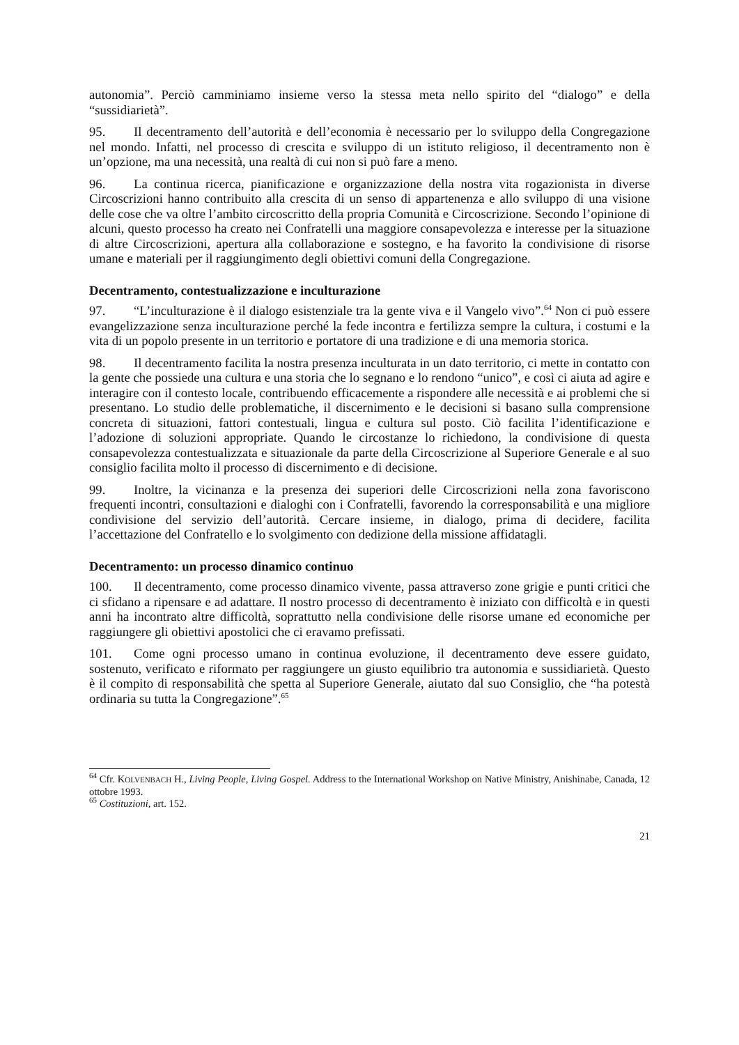autonomia”. Perciò camminiamo insieme verso la stessa meta nello spirito del “dialogo” e della “sussidiarietà”.
95. Il decentramento dell’autorità e dell’economia è necessario per lo sviluppo della Congregazione nel mondo. Infatti, nel processo di crescita e sviluppo di un istituto religioso, il decentramento non è un’opzione, ma una necessità, una realtà di cui non si può fare a meno.
96. La continua ricerca, pianificazione e organizzazione della nostra vita rogazionista in diverse Circoscrizioni hanno contribuito alla crescita di un senso di appartenenza e allo sviluppo di una visione delle cose che va oltre l’ambito circoscritto della propria Comunità e Circoscrizione. Secondo l’opinione di alcuni, questo processo ha creato nei Confratelli una maggiore consapevolezza e interesse per la situazione di altre Circoscrizioni, apertura alla collaborazione e sostegno, e ha favorito la condivisione di risorse umane e materiali per il raggiungimento degli obiettivi comuni della Congregazione.
Decentramento, contestualizzazione e inculturazione
97. “L’inculturazione è il dialogo esistenziale tra la gente viva e il Vangelo vivo”.<sup>64</sup> Non ci può essere evangelizzazione senza inculturazione perché la fede incontra e fertilizza sempre la cultura, i costumi e la vita di un popolo presente in un territorio e portatore di una tradizione e di una memoria storica.
98. Il decentramento facilita la nostra presenza inculturata in un dato territorio, ci mette in contatto con la gente che possiede una cultura e una storia che lo segnano e lo rendono “unico”, e così ci aiuta ad agire e interagire con il contesto locale, contribuendo efficacemente a rispondere alle necessità e ai problemi che si presentano. Lo studio delle problematiche, il discernimento e le decisioni si basano sulla comprensione concreta di situazioni, fattori contestuali, lingua e cultura sul posto. Ciò facilita l’identificazione e l’adozione di soluzioni appropriate. Quando le circostanze lo richiedono, la condivisione di questa consapevolezza contestualizzata e situazionale da parte della Circoscrizione al Superiore Generale e al suo consiglio facilita molto il processo di discernimento e di decisione.
99. Inoltre, la vicinanza e la presenza dei superiori delle Circoscrizioni nella zona favoriscono frequenti incontri, consultazioni e dialoghi con i Confratelli, favorendo la corresponsabilità e una migliore condivisione del servizio dell’autorità. Cercare insieme, in dialogo, prima di decidere, facilita l’accettazione del Confratello e lo svolgimento con dedizione della missione affidatagli.
Decentramento: un processo dinamico continuo
100. Il decentramento, come processo dinamico vivente, passa attraverso zone grigie e punti critici che ci sfidano a ripensare e ad adattare. Il nostro processo di decentramento è iniziato con difficoltà e in questi anni ha incontrato altre difficoltà, soprattutto nella condivisione delle risorse umane ed economiche per raggiungere gli obiettivi apostolici che ci eravamo prefissati.
101. Come ogni processo umano in continua evoluzione, il decentramento deve essere guidato, sostenuto, verificato e riformato per raggiungere un giusto equilibrio tra autonomia e sussidiarietà. Questo è il compito di responsabilità che spetta al Superiore Generale, aiutato dal suo Consiglio, che “ha potestà ordinaria su tutta la Congregazione”.<sup>65</sup>
<sup>64</sup> Cfr. KOLVENBACH H., Living People, Living Gospel. Address to the International Workshop on Native Ministry, Anishinabe, Canada, 12 ottobre 1993.
<sup>65</sup> Costituzioni, art. 152.
21